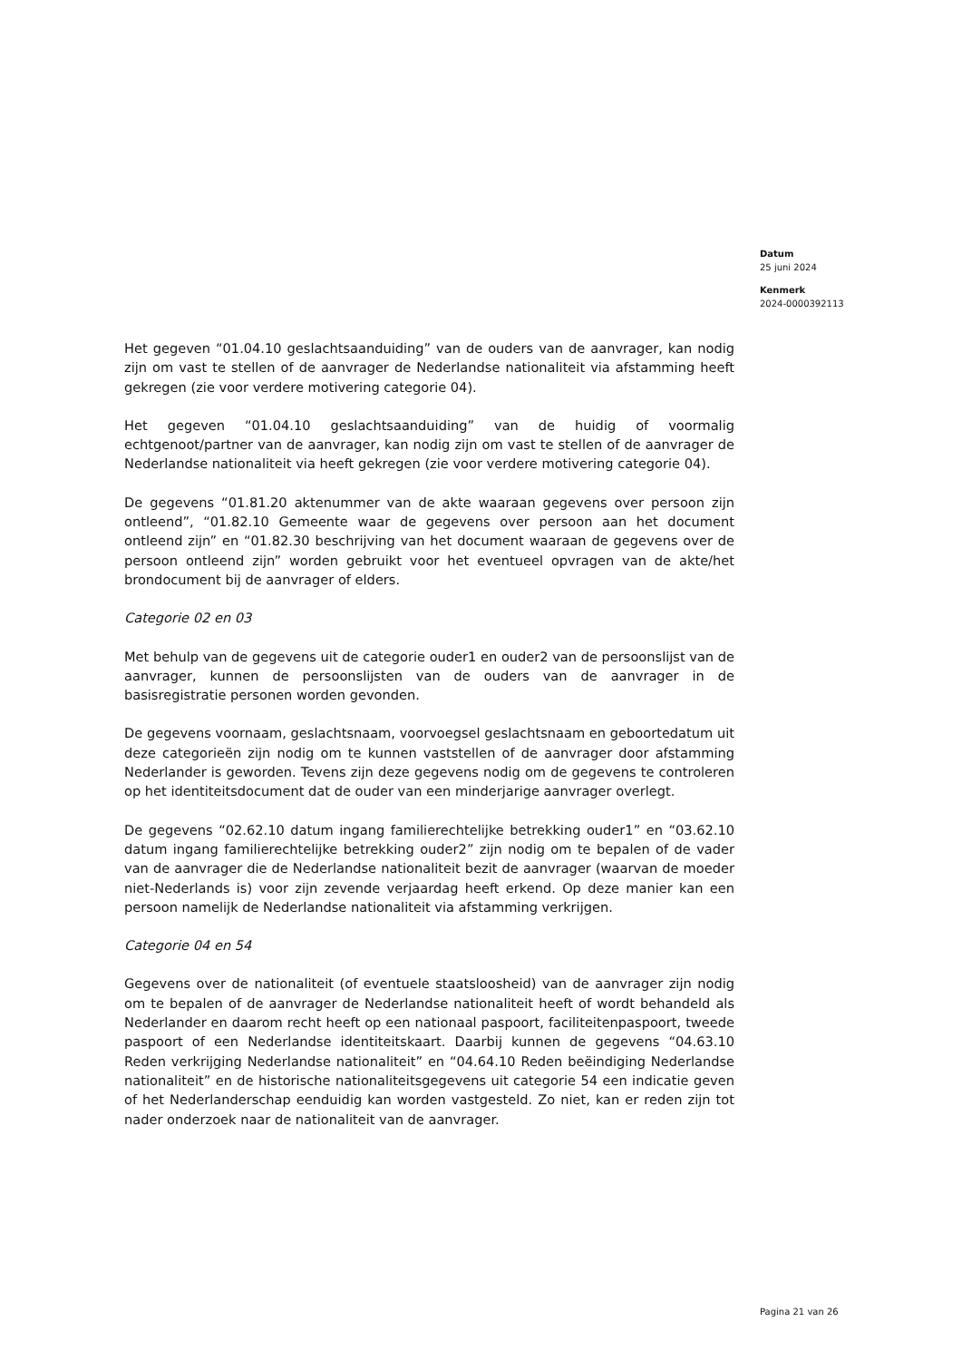Datum
25 juni 2024
Kenmerk
2024-0000392113
Het gegeven “01.04.10 geslachtsaanduiding” van de ouders van de aanvrager, kan nodig zijn om vast te stellen of de aanvrager de Nederlandse nationaliteit via afstamming heeft gekregen (zie voor verdere motivering categorie 04).
Het gegeven “01.04.10 geslachtsaanduiding” van de huidig of voormalig echtgenoot/partner van de aanvrager, kan nodig zijn om vast te stellen of de aanvrager de Nederlandse nationaliteit via heeft gekregen (zie voor verdere motivering categorie 04).
De gegevens “01.81.20 aktenummer van de akte waaraan gegevens over persoon zijn ontleend”, “01.82.10 Gemeente waar de gegevens over persoon aan het document ontleend zijn” en “01.82.30 beschrijving van het document waaraan de gegevens over de persoon ontleend zijn” worden gebruikt voor het eventueel opvragen van de akte/het brondocument bij de aanvrager of elders.
Categorie 02 en 03
Met behulp van de gegevens uit de categorie ouder1 en ouder2 van de persoonslijst van de aanvrager, kunnen de persoonslijsten van de ouders van de aanvrager in de basisregistratie personen worden gevonden.
De gegevens voornaam, geslachtsnaam, voorvoegsel geslachtsnaam en geboortedatum uit deze categorieën zijn nodig om te kunnen vaststellen of de aanvrager door afstamming Nederlander is geworden. Tevens zijn deze gegevens nodig om de gegevens te controleren op het identiteitsdocument dat de ouder van een minderjarige aanvrager overlegt.
De gegevens “02.62.10 datum ingang familierechtelijke betrekking ouder1” en “03.62.10 datum ingang familierechtelijke betrekking ouder2” zijn nodig om te bepalen of de vader van de aanvrager die de Nederlandse nationaliteit bezit de aanvrager (waarvan de moeder niet-Nederlands is) voor zijn zevende verjaardag heeft erkend. Op deze manier kan een persoon namelijk de Nederlandse nationaliteit via afstamming verkrijgen.
Categorie 04 en 54
Gegevens over de nationaliteit (of eventuele staatsloosheid) van de aanvrager zijn nodig om te bepalen of de aanvrager de Nederlandse nationaliteit heeft of wordt behandeld als Nederlander en daarom recht heeft op een nationaal paspoort, faciliteitenpaspoort, tweede paspoort of een Nederlandse identiteitskaart. Daarbij kunnen de gegevens “04.63.10 Reden verkrijging Nederlandse nationaliteit” en “04.64.10 Reden beëindiging Nederlandse nationaliteit” en de historische nationaliteitsgegevens uit categorie 54 een indicatie geven of het Nederlanderschap eenduidig kan worden vastgesteld. Zo niet, kan er reden zijn tot nader onderzoek naar de nationaliteit van de aanvrager.
Pagina 21 van 26